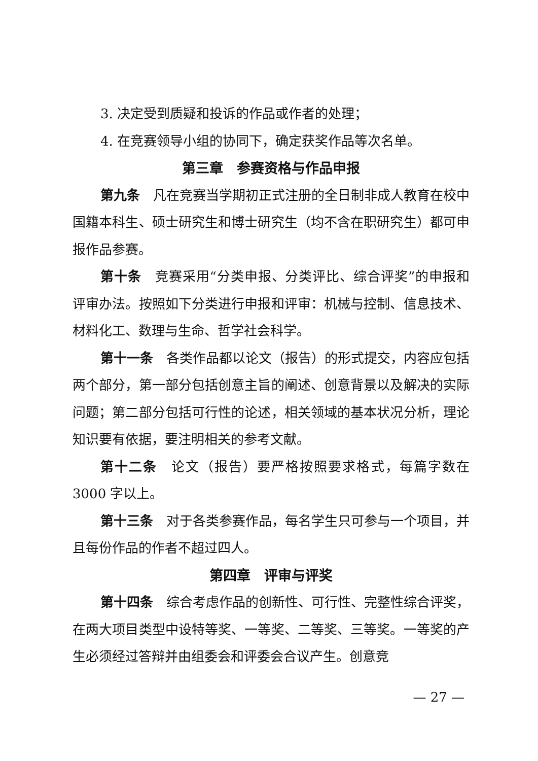3. 决定受到质疑和投诉的作品或作者的处理；
4. 在竞赛领导小组的协同下，确定获奖作品等次名单。
第三章　参赛资格与作品申报
第九条　凡在竞赛当学期初正式注册的全日制非成人教育在校中国籍本科生、硕士研究生和博士研究生（均不含在职研究生）都可申报作品参赛。
第十条　竞赛采用“分类申报、分类评比、综合评奖”的申报和评审办法。按照如下分类进行申报和评审：机械与控制、信息技术、材料化工、数理与生命、哲学社会科学。
第十一条　各类作品都以论文（报告）的形式提交，内容应包括两个部分，第一部分包括创意主旨的阐述、创意背景以及解决的实际问题；第二部分包括可行性的论述，相关领域的基本状况分析，理论知识要有依据，要注明相关的参考文献。
第十二条　论文（报告）要严格按照要求格式，每篇字数在3000 字以上。
第十三条　对于各类参赛作品，每名学生只可参与一个项目，并且每份作品的作者不超过四人。
第四章　评审与评奖
第十四条　综合考虑作品的创新性、可行性、完整性综合评奖，在两大项目类型中设特等奖、一等奖、二等奖、三等奖。一等奖的产生必须经过答辩并由组委会和评委会合议产生。创意竞
— 27 —